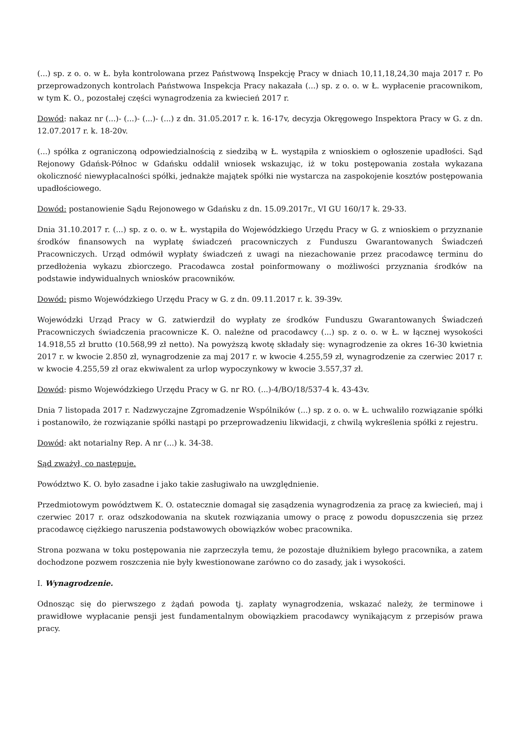(...) sp. z o. o. w Ł. była kontrolowana przez Państwową Inspekcję Pracy w dniach 10,11,18,24,30 maja 2017 r. Po przeprowadzonych kontrolach Państwowa Inspekcja Pracy nakazała (...) sp. z o. o. w Ł. wypłacenie pracownikom, w tym K. O., pozostałej części wynagrodzenia za kwiecień 2017 r.
Dowód: nakaz nr (...)- (...)- (...)- (...) z dn. 31.05.2017 r. k. 16-17v, decyzja Okręgowego Inspektora Pracy w G. z dn. 12.07.2017 r. k. 18-20v.
(...) spółka z ograniczoną odpowiedzialnością z siedzibą w Ł. wystąpiła z wnioskiem o ogłoszenie upadłości. Sąd Rejonowy Gdańsk-Północ w Gdańsku oddalił wniosek wskazując, iż w toku postępowania została wykazana okoliczność niewypłacalności spółki, jednakże majątek spółki nie wystarcza na zaspokojenie kosztów postępowania upadłościowego.
Dowód: postanowienie Sądu Rejonowego w Gdańsku z dn. 15.09.2017r., VI GU 160/17 k. 29-33.
Dnia 31.10.2017 r. (...) sp. z o. o. w Ł. wystąpiła do Wojewódzkiego Urzędu Pracy w G. z wnioskiem o przyznanie środków finansowych na wypłatę świadczeń pracowniczych z Funduszu Gwarantowanych Świadczeń Pracowniczych. Urząd odmówił wypłaty świadczeń z uwagi na niezachowanie przez pracodawcę terminu do przedłożenia wykazu zbiorczego. Pracodawca został poinformowany o możliwości przyznania środków na podstawie indywidualnych wniosków pracowników.
Dowód: pismo Wojewódzkiego Urzędu Pracy w G. z dn. 09.11.2017 r. k. 39-39v.
Wojewódzki Urząd Pracy w G. zatwierdził do wypłaty ze środków Funduszu Gwarantowanych Świadczeń Pracowniczych świadczenia pracownicze K. O. należne od pracodawcy (...) sp. z o. o. w Ł. w łącznej wysokości 14.918,55 zł brutto (10.568,99 zł netto). Na powyższą kwotę składały się: wynagrodzenie za okres 16-30 kwietnia 2017 r. w kwocie 2.850 zł, wynagrodzenie za maj 2017 r. w kwocie 4.255,59 zł, wynagrodzenie za czerwiec 2017 r. w kwocie 4.255,59 zł oraz ekwiwalent za urlop wypoczynkowy w kwocie 3.557,37 zł.
Dowód: pismo Wojewódzkiego Urzędu Pracy w G. nr RO. (...)-4/BO/18/537-4 k. 43-43v.
Dnia 7 listopada 2017 r. Nadzwyczajne Zgromadzenie Wspólników (...) sp. z o. o. w Ł. uchwaliło rozwiązanie spółki i postanowiło, że rozwiązanie spółki nastąpi po przeprowadzeniu likwidacji, z chwilą wykreślenia spółki z rejestru.
Dowód: akt notarialny Rep. A nr (...) k. 34-38.
Sąd zważył, co następuje.
Powództwo K. O. było zasadne i jako takie zasługiwało na uwzględnienie.
Przedmiotowym powództwem K. O. ostatecznie domagał się zasądzenia wynagrodzenia za pracę za kwiecień, maj i czerwiec 2017 r. oraz odszkodowania na skutek rozwiązania umowy o pracę z powodu dopuszczenia się przez pracodawcę ciężkiego naruszenia podstawowych obowiązków wobec pracownika.
Strona pozwana w toku postępowania nie zaprzeczyła temu, że pozostaje dłużnikiem byłego pracownika, a zatem dochodzone pozwem roszczenia nie były kwestionowane zarówno co do zasady, jak i wysokości.
I. Wynagrodzenie.
Odnosząc się do pierwszego z żądań powoda tj. zapłaty wynagrodzenia, wskazać należy, że terminowe i prawidłowe wypłacanie pensji jest fundamentalnym obowiązkiem pracodawcy wynikającym z przepisów prawa pracy.